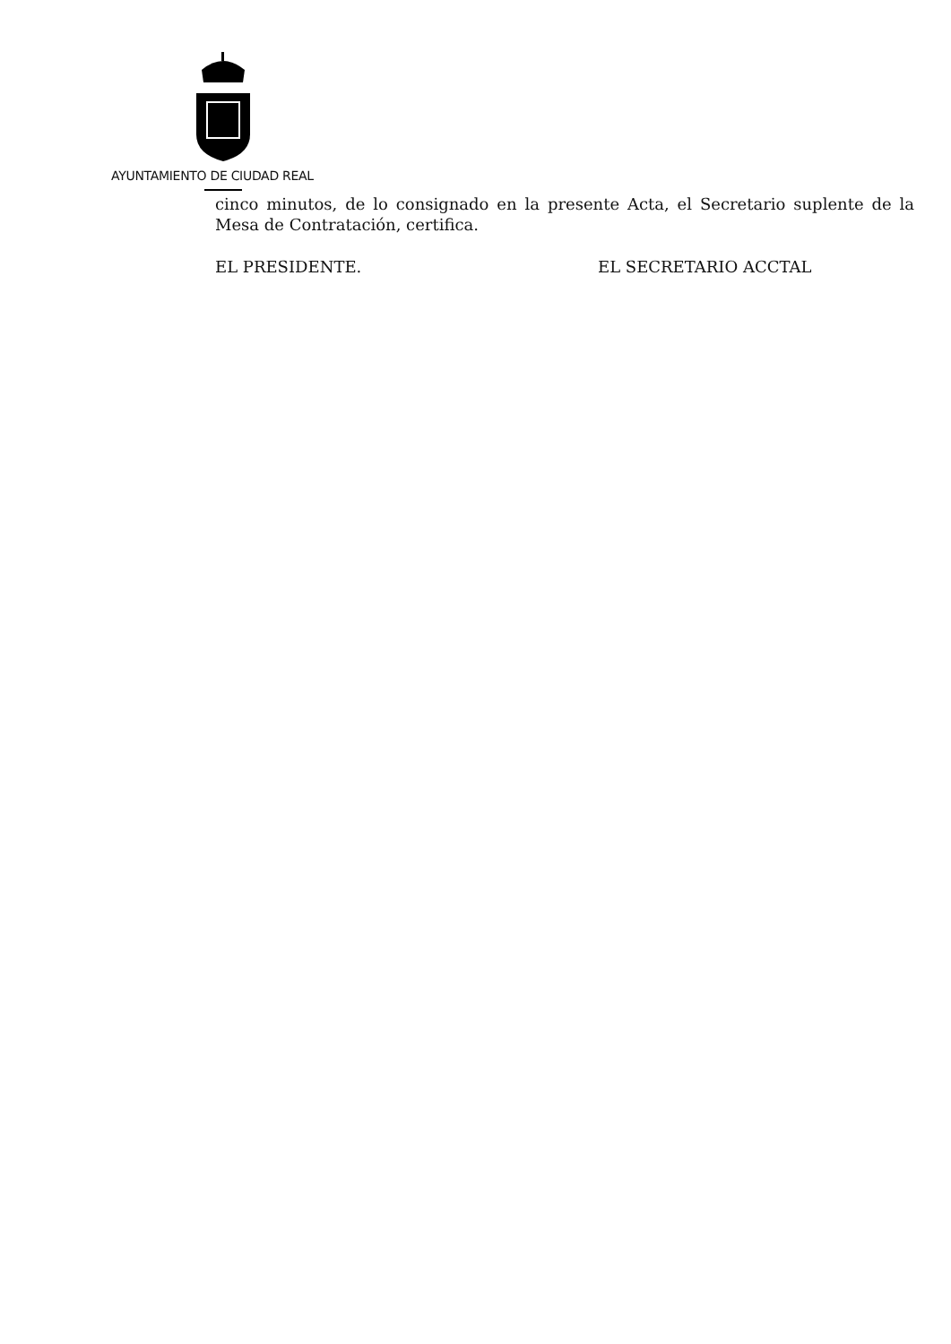AYUNTAMIENTO DE CIUDAD REAL
cinco minutos, de lo consignado en la presente Acta, el Secretario suplente de la Mesa de Contratación, certifica.
EL PRESIDENTE. EL SECRETARIO ACCTAL